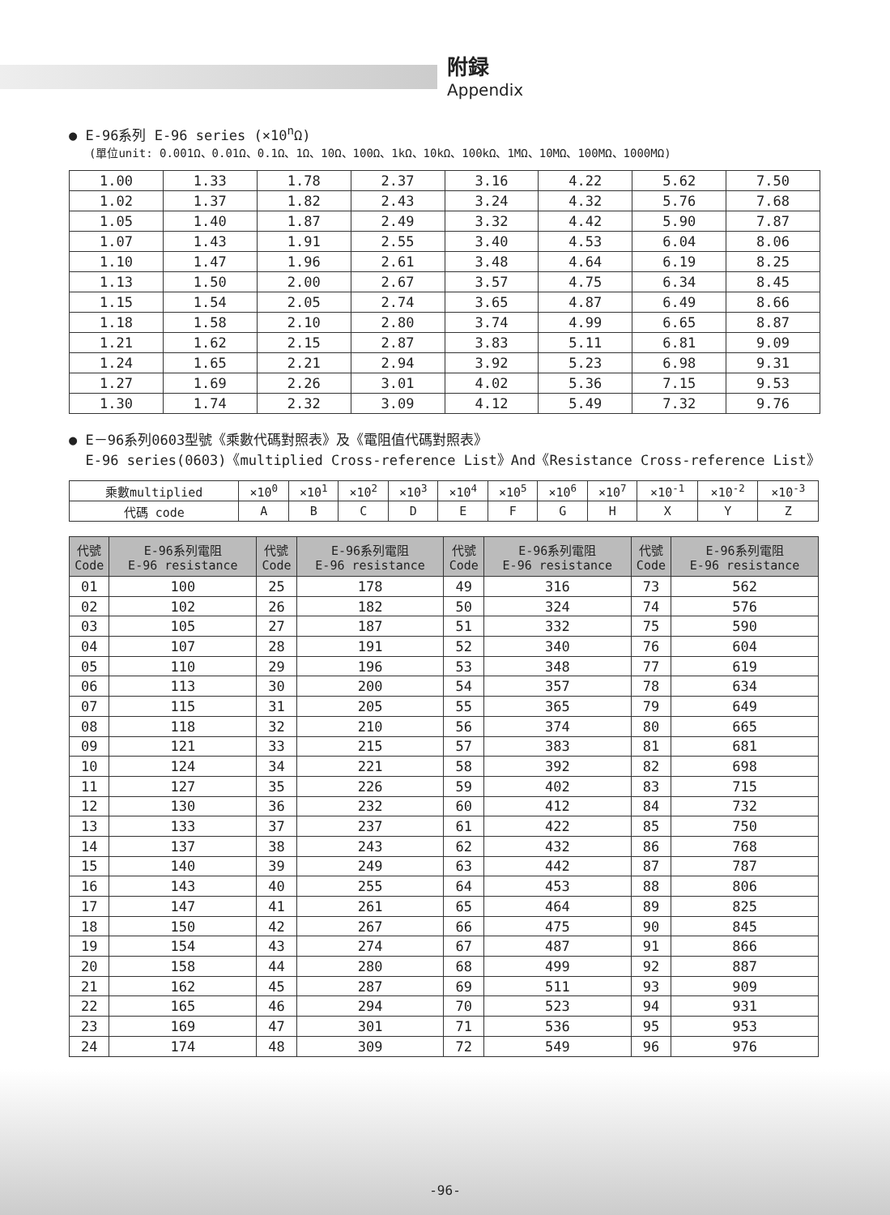附録
Appendix
● E-96系列 E-96 series (×10<sup>n</sup>Ω)
(單位unit: 0.001Ω、0.01Ω、0.1Ω、1Ω、10Ω、100Ω、1kΩ、10kΩ、100kΩ、1MΩ、10MΩ、100MΩ、1000MΩ)
| 1.00 | 1.33 | 1.78 | 2.37 | 3.16 | 4.22 | 5.62 | 7.50 |
| 1.02 | 1.37 | 1.82 | 2.43 | 3.24 | 4.32 | 5.76 | 7.68 |
| 1.05 | 1.40 | 1.87 | 2.49 | 3.32 | 4.42 | 5.90 | 7.87 |
| 1.07 | 1.43 | 1.91 | 2.55 | 3.40 | 4.53 | 6.04 | 8.06 |
| 1.10 | 1.47 | 1.96 | 2.61 | 3.48 | 4.64 | 6.19 | 8.25 |
| 1.13 | 1.50 | 2.00 | 2.67 | 3.57 | 4.75 | 6.34 | 8.45 |
| 1.15 | 1.54 | 2.05 | 2.74 | 3.65 | 4.87 | 6.49 | 8.66 |
| 1.18 | 1.58 | 2.10 | 2.80 | 3.74 | 4.99 | 6.65 | 8.87 |
| 1.21 | 1.62 | 2.15 | 2.87 | 3.83 | 5.11 | 6.81 | 9.09 |
| 1.24 | 1.65 | 2.21 | 2.94 | 3.92 | 5.23 | 6.98 | 9.31 |
| 1.27 | 1.69 | 2.26 | 3.01 | 4.02 | 5.36 | 7.15 | 9.53 |
| 1.30 | 1.74 | 2.32 | 3.09 | 4.12 | 5.49 | 7.32 | 9.76 |
● E－96系列0603型號《乘數代碼對照表》及《電阻值代碼對照表》
E-96 series(0603)《multiplied Cross-reference List》And《Resistance Cross-reference List》
| 乘數multiplied | ×10<sup>0</sup> | ×10<sup>1</sup> | ×10<sup>2</sup> | ×10<sup>3</sup> | ×10<sup>4</sup> | ×10<sup>5</sup> | ×10<sup>6</sup> | ×10<sup>7</sup> | ×10<sup>-1</sup> | ×10<sup>-2</sup> | ×10<sup>-3</sup> |
| 代碼 code | A | B | C | D | E | F | G | H | X | Y | Z |
| 代號 Code | E-96系列電阻 E-96 resistance | 代號 Code | E-96系列電阻 E-96 resistance | 代號 Code | E-96系列電阻 E-96 resistance | 代號 Code | E-96系列電阻 E-96 resistance |
| --- | --- | --- | --- | --- | --- | --- | --- |
| 01 | 100 | 25 | 178 | 49 | 316 | 73 | 562 |
| 02 | 102 | 26 | 182 | 50 | 324 | 74 | 576 |
| 03 | 105 | 27 | 187 | 51 | 332 | 75 | 590 |
| 04 | 107 | 28 | 191 | 52 | 340 | 76 | 604 |
| 05 | 110 | 29 | 196 | 53 | 348 | 77 | 619 |
| 06 | 113 | 30 | 200 | 54 | 357 | 78 | 634 |
| 07 | 115 | 31 | 205 | 55 | 365 | 79 | 649 |
| 08 | 118 | 32 | 210 | 56 | 374 | 80 | 665 |
| 09 | 121 | 33 | 215 | 57 | 383 | 81 | 681 |
| 10 | 124 | 34 | 221 | 58 | 392 | 82 | 698 |
| 11 | 127 | 35 | 226 | 59 | 402 | 83 | 715 |
| 12 | 130 | 36 | 232 | 60 | 412 | 84 | 732 |
| 13 | 133 | 37 | 237 | 61 | 422 | 85 | 750 |
| 14 | 137 | 38 | 243 | 62 | 432 | 86 | 768 |
| 15 | 140 | 39 | 249 | 63 | 442 | 87 | 787 |
| 16 | 143 | 40 | 255 | 64 | 453 | 88 | 806 |
| 17 | 147 | 41 | 261 | 65 | 464 | 89 | 825 |
| 18 | 150 | 42 | 267 | 66 | 475 | 90 | 845 |
| 19 | 154 | 43 | 274 | 67 | 487 | 91 | 866 |
| 20 | 158 | 44 | 280 | 68 | 499 | 92 | 887 |
| 21 | 162 | 45 | 287 | 69 | 511 | 93 | 909 |
| 22 | 165 | 46 | 294 | 70 | 523 | 94 | 931 |
| 23 | 169 | 47 | 301 | 71 | 536 | 95 | 953 |
| 24 | 174 | 48 | 309 | 72 | 549 | 96 | 976 |
-96-